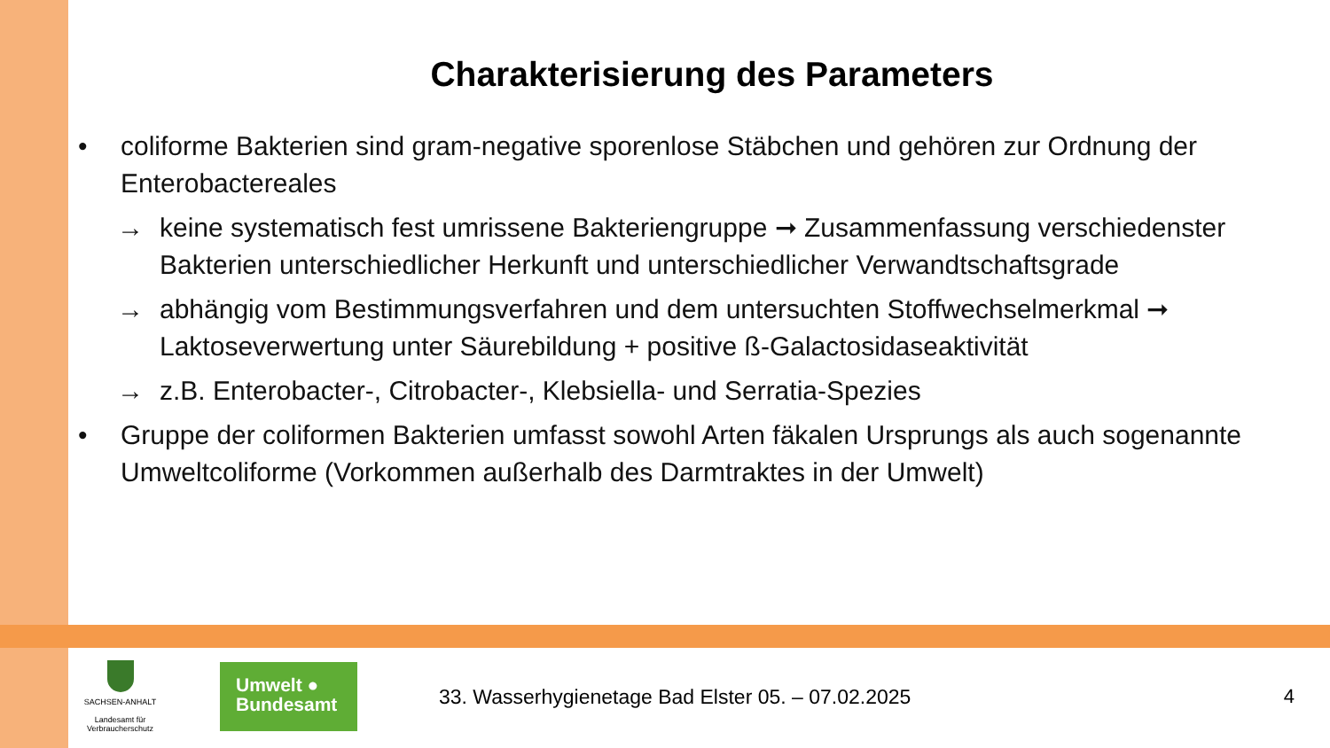Charakterisierung des Parameters
• coliforme Bakterien sind gram-negative sporenlose Stäbchen und gehören zur Ordnung der Enterobactereales
→ keine systematisch fest umrissene Bakteriengruppe ➞ Zusammenfassung verschiedenster Bakterien unterschiedlicher Herkunft und unterschiedlicher Verwandtschaftsgrade
→ abhängig vom Bestimmungsverfahren und dem untersuchten Stoffwechselmerkmal ➞ Laktoseverwertung unter Säurebildung + positive ß-Galactosidaseaktivität
→ z.B. Enterobacter-, Citrobacter-, Klebsiella- und Serratia-Spezies
• Gruppe der coliformen Bakterien umfasst sowohl Arten fäkalen Ursprungs als auch sogenannte Umweltcoliforme (Vorkommen außerhalb des Darmtraktes in der Umwelt)
SACHSEN-ANHALT
Landesamt für Verbraucherschutz
Umwelt ●
Bundesamt
33. Wasserhygienetage Bad Elster 05. – 07.02.2025
4